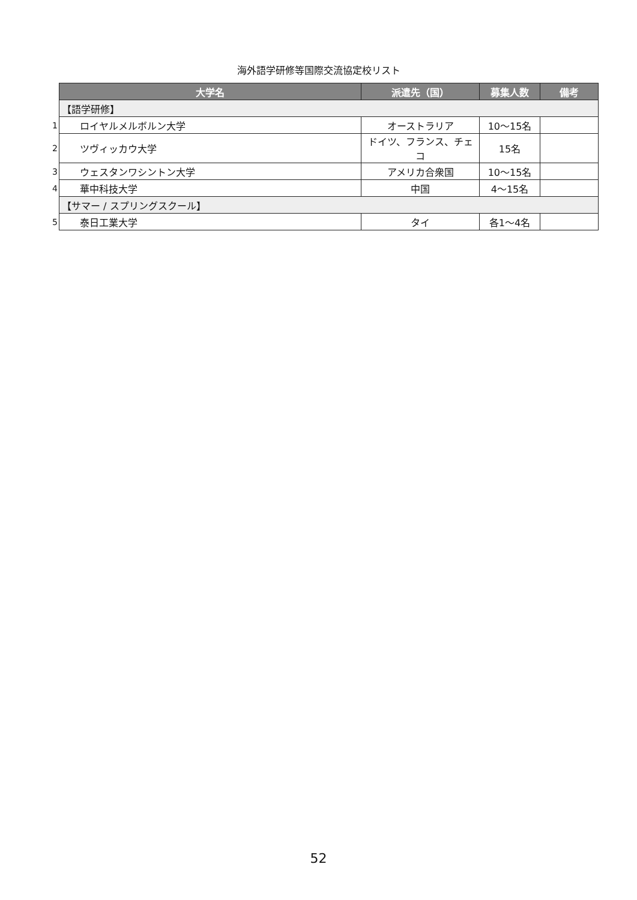海外語学研修等国際交流協定校リスト
| | 大学名 | 派遣先（国） | 募集人数 | 備考 |
| | 【語学研修】 | | | |
| 1 | ロイヤルメルボルン大学 | オーストラリア | 10～15名 | |
| 2 | ツヴィッカウ大学 | ドイツ、フランス、チェコ | 15名 | |
| 3 | ウェスタンワシントン大学 | アメリカ合衆国 | 10～15名 | |
| 4 | 華中科技大学 | 中国 | 4～15名 | |
| | 【サマー / スプリングスクール】 | | | |
| 5 | 泰日工業大学 | タイ | 各1～4名 | |
52